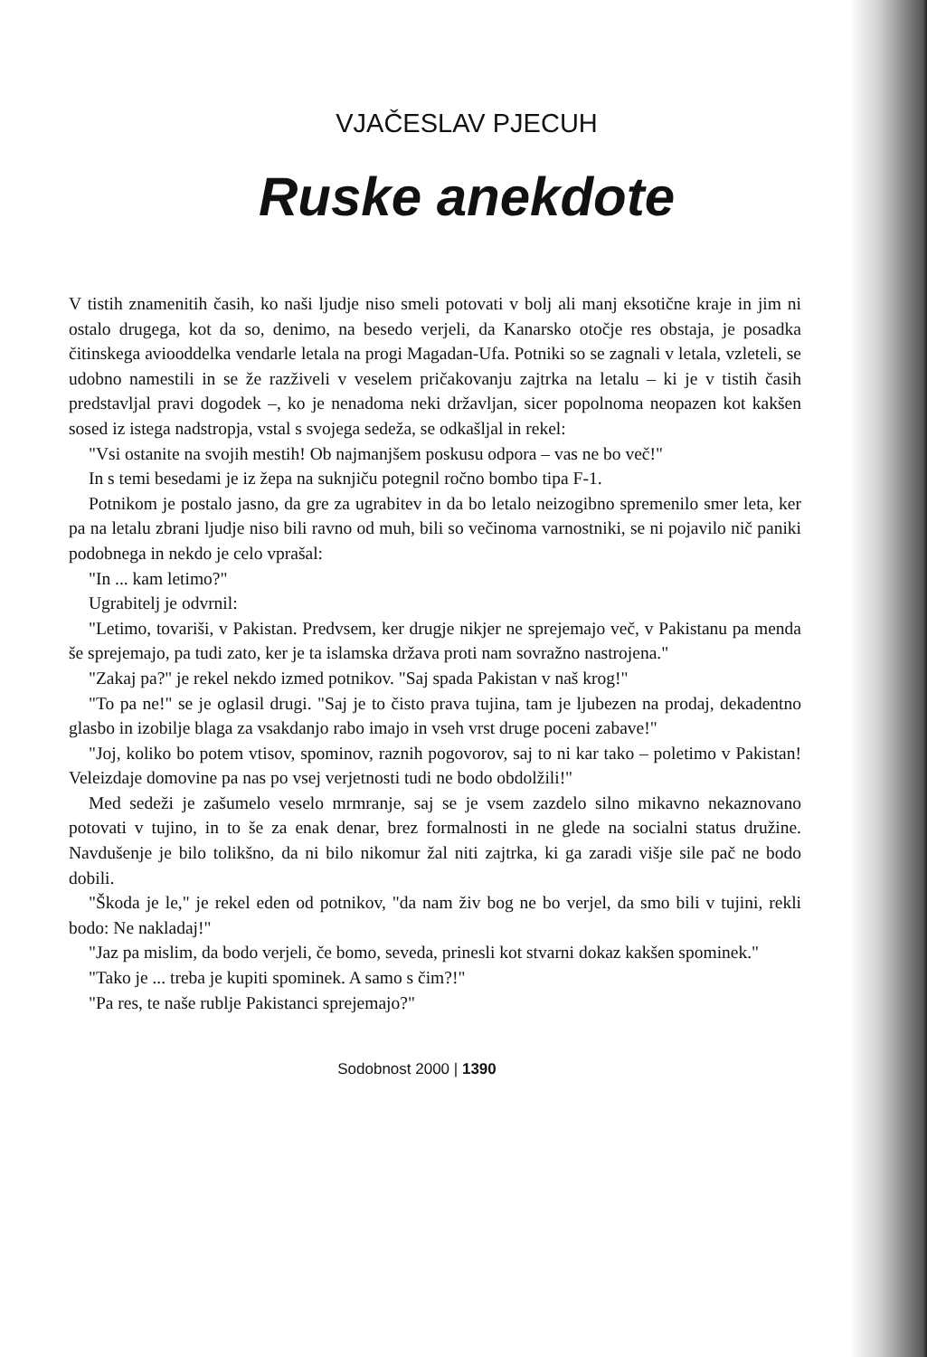VJAČESLAV PJECUH
Ruske anekdote
V tistih znamenitih časih, ko naši ljudje niso smeli potovati v bolj ali manj eksotične kraje in jim ni ostalo drugega, kot da so, denimo, na besedo verjeli, da Kanarsko otočje res obstaja, je posadka čitinskega aviooddelka vendarle letala na progi Magadan-Ufa. Potniki so se zagnali v letala, vzleteli, se udobno namestili in se že razživeli v veselem pričakovanju zajtrka na letalu – ki je v tistih časih predstavljal pravi dogodek –, ko je nenadoma neki državljan, sicer popolnoma neopazen kot kakšen sosed iz istega nadstropja, vstal s svojega sedeža, se odkašljal in rekel:
"Vsi ostanite na svojih mestih! Ob najmanjšem poskusu odpora – vas ne bo več!"
In s temi besedami je iz žepa na suknjiču potegnil ročno bombo tipa F-1.
Potnikom je postalo jasno, da gre za ugrabitev in da bo letalo neizogibno spremenilo smer leta, ker pa na letalu zbrani ljudje niso bili ravno od muh, bili so večinoma varnostniki, se ni pojavilo nič paniki podobnega in nekdo je celo vprašal:
"In ... kam letimo?"
Ugrabitelj je odvrnil:
"Letimo, tovariši, v Pakistan. Predvsem, ker drugje nikjer ne sprejemajo več, v Pakistanu pa menda še sprejemajo, pa tudi zato, ker je ta islamska država proti nam sovražno nastrojena."
"Zakaj pa?" je rekel nekdo izmed potnikov. "Saj spada Pakistan v naš krog!"
"To pa ne!" se je oglasil drugi. "Saj je to čisto prava tujina, tam je ljubezen na prodaj, dekadentno glasbo in izobilje blaga za vsakdanjo rabo imajo in vseh vrst druge poceni zabave!"
"Joj, koliko bo potem vtisov, spominov, raznih pogovorov, saj to ni kar tako – poletimo v Pakistan! Veleizdaje domovine pa nas po vsej verjetnosti tudi ne bodo obdolžili!"
Med sedeži je zašumelo veselo mrmranje, saj se je vsem zazdelo silno mikavno nekaznovano potovati v tujino, in to še za enak denar, brez formalnosti in ne glede na socialni status družine. Navdušenje je bilo tolikšno, da ni bilo nikomur žal niti zajtrka, ki ga zaradi višje sile pač ne bodo dobili.
"Škoda je le," je rekel eden od potnikov, "da nam živ bog ne bo verjel, da smo bili v tujini, rekli bodo: Ne nakladaj!"
"Jaz pa mislim, da bodo verjeli, če bomo, seveda, prinesli kot stvarni dokaz kakšen spominek."
"Tako je ... treba je kupiti spominek. A samo s čim?!"
"Pa res, te naše rublje Pakistanci sprejemajo?"
Sodobnost 2000 | 1390